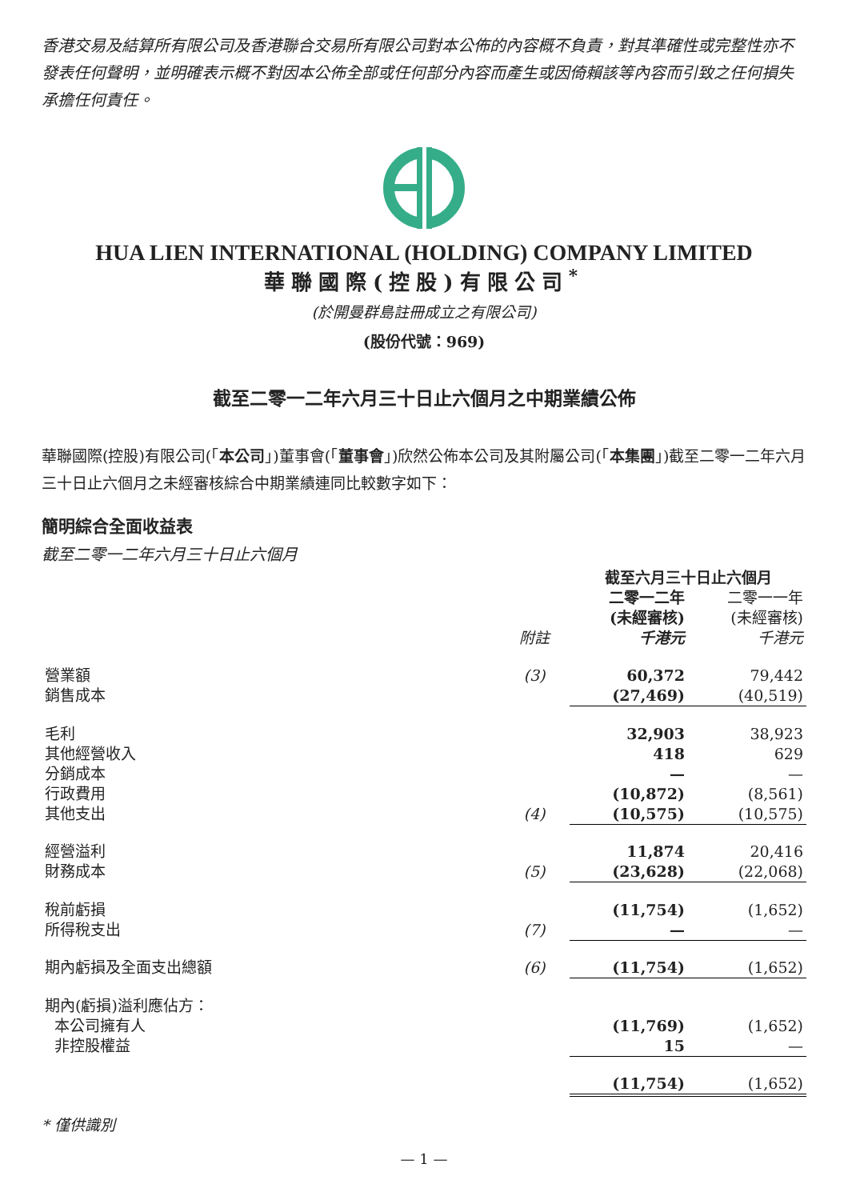香港交易及結算所有限公司及香港聯合交易所有限公司對本公佈的內容概不負責，對其準確性或完整性亦不發表任何聲明，並明確表示概不對因本公佈全部或任何部分內容而產生或因倚賴該等內容而引致之任何損失承擔任何責任。
HUA LIEN INTERNATIONAL (HOLDING) COMPANY LIMITED
華聯國際(控股)有限公司<sup>*</sup>
(於開曼群島註冊成立之有限公司)
(股份代號：969)
截至二零一二年六月三十日止六個月之中期業績公佈
華聯國際(控股)有限公司(「本公司」)董事會(「董事會」)欣然公佈本公司及其附屬公司(「本集團」)截至二零一二年六月三十日止六個月之未經審核綜合中期業績連同比較數字如下：
簡明綜合全面收益表
截至二零一二年六月三十日止六個月
| | | 截至六月三十日止六個月 | |
| --- | --- | --- | --- |
| | 附註 | 二零一二年 (未經審核) 千港元 | 二零一一年 (未經審核) 千港元 |
| 營業額 | (3) | 60,372 | 79,442 |
| 銷售成本 | | (27,469) | (40,519) |
| 毛利 | | 32,903 | 38,923 |
| 其他經營收入 | | 418 | 629 |
| 分銷成本 | | — | — |
| 行政費用 | | (10,872) | (8,561) |
| 其他支出 | (4) | (10,575) | (10,575) |
| 經營溢利 | | 11,874 | 20,416 |
| 財務成本 | (5) | (23,628) | (22,068) |
| 稅前虧損 | | (11,754) | (1,652) |
| 所得稅支出 | (7) | — | — |
| 期內虧損及全面支出總額 | (6) | (11,754) | (1,652) |
| 期內(虧損)溢利應佔方： | | | |
| 本公司擁有人 | | (11,769) | (1,652) |
| 非控股權益 | | 15 | — |
| | | (11,754) | (1,652) |
* 僅供識別
— 1 —